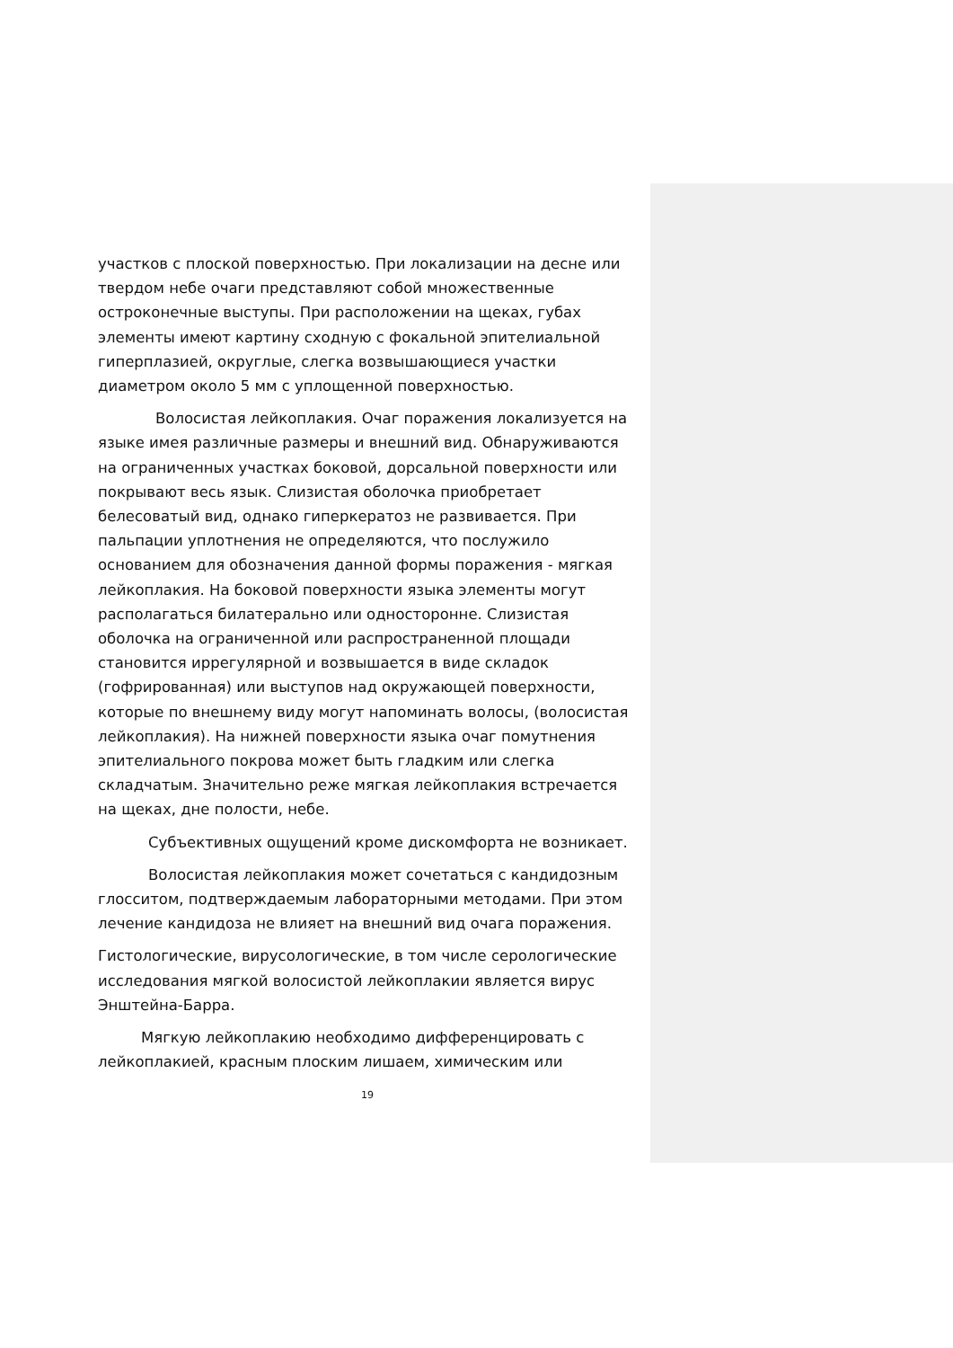участков с плоской поверхностью. При локализации на десне или твердом небе очаги представляют собой множественные остроконечные выступы. При расположении на щеках, губах элементы имеют картину сходную с фокальной эпителиальной гиперплазией, округлые, слегка возвышающиеся участки диаметром около 5 мм с уплощенной поверхностью.
Волосистая лейкоплакия. Очаг поражения локализуется на языке имея различные размеры и внешний вид. Обнаруживаются на ограниченных участках боковой, дорсальной поверхности или покрывают весь язык. Слизистая оболочка приобретает белесоватый вид, однако гиперкератоз не развивается. При пальпации уплотнения не определяются, что послужило основанием для обозначения данной формы поражения - мягкая лейкоплакия. На боковой поверхности языка элементы могут располагаться билатерально или односторонне. Слизистая оболочка на ограниченной или распространенной площади становится иррегулярной и возвышается в виде складок (гофрированная) или выступов над окружающей поверхности, которые по внешнему виду могут напоминать волосы, (волосистая лейкоплакия). На нижней поверхности языка очаг помутнения эпителиального покрова может быть гладким или слегка складчатым. Значительно реже мягкая лейкоплакия встречается на щеках, дне полости, небе.
Субъективных ощущений кроме дискомфорта не возникает.
Волосистая лейкоплакия может сочетаться с кандидозным глосситом, подтверждаемым лабораторными методами. При этом лечение кандидоза не влияет на внешний вид очага поражения.
Гистологические, вирусологические, в том числе серологические исследования мягкой волосистой лейкоплакии является вирус Энштейна-Барра.
Мягкую лейкоплакию необходимо дифференцировать с лейкоплакией, красным плоским лишаем, химическим или
19